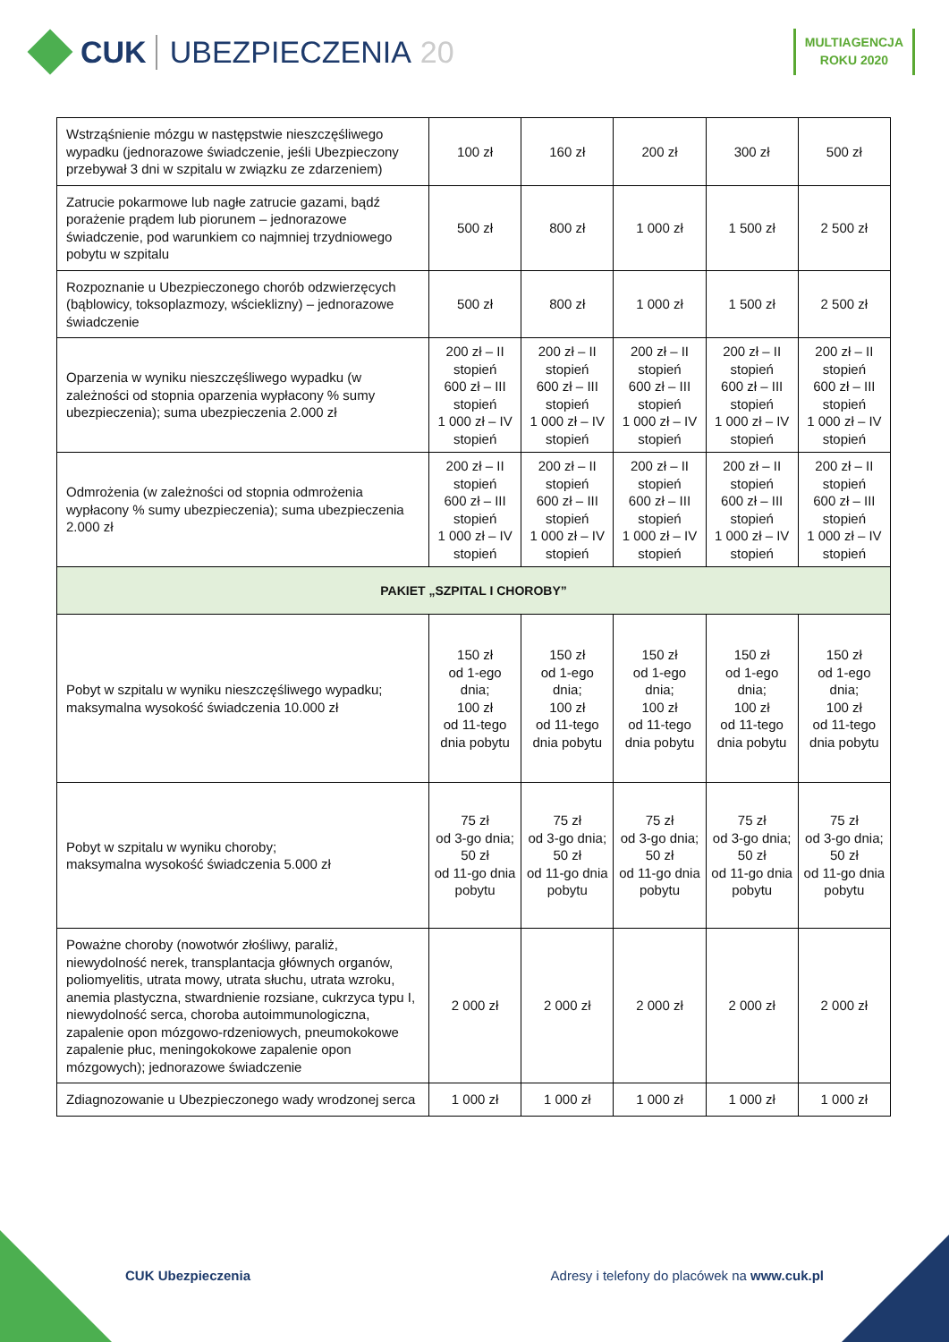CUK UBEZPIECZENIA 20
MULTIAGENCJA
ROKU 2020
| Wstrząśnienie mózgu w następstwie nieszczęśliwego wypadku (jednorazowe świadczenie, jeśli Ubezpieczony przebywał 3 dni w szpitalu w związku ze zdarzeniem) | 100 zł | 160 zł | 200 zł | 300 zł | 500 zł |
| Zatrucie pokarmowe lub nagłe zatrucie gazami, bądź porażenie prądem lub piorunem – jednorazowe świadczenie, pod warunkiem co najmniej trzydniowego pobytu w szpitalu | 500 zł | 800 zł | 1 000 zł | 1 500 zł | 2 500 zł |
| Rozpoznanie u Ubezpieczonego chorób odzwierzęcych (bąblowicy, toksoplazmozy, wścieklizny) – jednorazowe świadczenie | 500 zł | 800 zł | 1 000 zł | 1 500 zł | 2 500 zł |
| Oparzenia w wyniku nieszczęśliwego wypadku (w zależności od stopnia oparzenia wypłacony % sumy ubezpieczenia); suma ubezpieczenia 2.000 zł | 200 zł – II stopień 600 zł – III stopień 1 000 zł – IV stopień | 200 zł – II stopień 600 zł – III stopień 1 000 zł – IV stopień | 200 zł – II stopień 600 zł – III stopień 1 000 zł – IV stopień | 200 zł – II stopień 600 zł – III stopień 1 000 zł – IV stopień | 200 zł – II stopień 600 zł – III stopień 1 000 zł – IV stopień |
| Odmrożenia (w zależności od stopnia odmrożenia wypłacony % sumy ubezpieczenia); suma ubezpieczenia 2.000 zł | 200 zł – II stopień 600 zł – III stopień 1 000 zł – IV stopień | 200 zł – II stopień 600 zł – III stopień 1 000 zł – IV stopień | 200 zł – II stopień 600 zł – III stopień 1 000 zł – IV stopień | 200 zł – II stopień 600 zł – III stopień 1 000 zł – IV stopień | 200 zł – II stopień 600 zł – III stopień 1 000 zł – IV stopień |
| PAKIET „SZPITAL I CHOROBY” | | | | | |
| Pobyt w szpitalu w wyniku nieszczęśliwego wypadku; maksymalna wysokość świadczenia 10.000 zł | 150 zł od 1-ego dnia; 100 zł od 11-tego dnia pobytu | 150 zł od 1-ego dnia; 100 zł od 11-tego dnia pobytu | 150 zł od 1-ego dnia; 100 zł od 11-tego dnia pobytu | 150 zł od 1-ego dnia; 100 zł od 11-tego dnia pobytu | 150 zł od 1-ego dnia; 100 zł od 11-tego dnia pobytu |
| Pobyt w szpitalu w wyniku choroby; maksymalna wysokość świadczenia 5.000 zł | 75 zł od 3-go dnia; 50 zł od 11-go dnia pobytu | 75 zł od 3-go dnia; 50 zł od 11-go dnia pobytu | 75 zł od 3-go dnia; 50 zł od 11-go dnia pobytu | 75 zł od 3-go dnia; 50 zł od 11-go dnia pobytu | 75 zł od 3-go dnia; 50 zł od 11-go dnia pobytu |
| Poważne choroby (nowotwór złośliwy, paraliż, niewydolność nerek, transplantacja głównych organów, poliomyelitis, utrata mowy, utrata słuchu, utrata wzroku, anemia plastyczna, stwardnienie rozsiane, cukrzyca typu I, niewydolność serca, choroba autoimmunologiczna, zapalenie opon mózgowo-rdzeniowych, pneumokokowe zapalenie płuc, meningokokowe zapalenie opon mózgowych); jednorazowe świadczenie | 2 000 zł | 2 000 zł | 2 000 zł | 2 000 zł | 2 000 zł |
| Zdiagnozowanie u Ubezpieczonego wady wrodzonej serca | 1 000 zł | 1 000 zł | 1 000 zł | 1 000 zł | 1 000 zł |
CUK Ubezpieczenia Adresy i telefony do placówek na www.cuk.pl